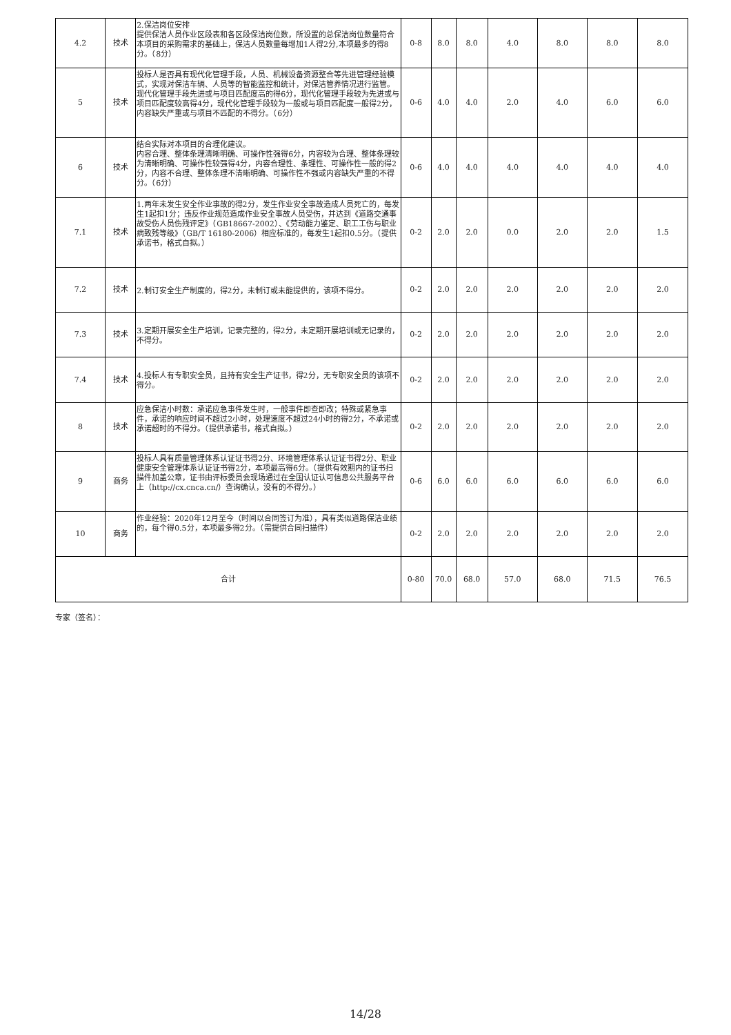| 4.2 | 技术 | 2.保洁岗位安排 提供保洁人员作业区段表和各区段保洁岗位数，所设置的总保洁岗位数量符合本项目的采购需求的基础上，保洁人员数量每增加1人得2分,本项最多的得8分。（8分） | 0-8 | 8.0 | 8.0 | 4.0 | 8.0 | 8.0 | 8.0 |
| 5 | 技术 | 投标人是否具有现代化管理手段，人员、机械设备资源整合等先进管理经验模式，实现对保洁车辆、人员等的智能监控和统计，对保洁管养情况进行监管。现代化管理手段先进或与项目匹配度高的得6分，现代化管理手段较为先进或与项目匹配度较高得4分，现代化管理手段较为一般或与项目匹配度一般得2分，内容缺失严重或与项目不匹配的不得分。（6分） | 0-6 | 4.0 | 4.0 | 2.0 | 4.0 | 6.0 | 6.0 |
| 6 | 技术 | 结合实际对本项目的合理化建议。 内容合理、整体条理清晰明确、可操作性强得6分，内容较为合理、整体条理较为清晰明确、可操作性较强得4分，内容合理性、条理性、可操作性一般的得2分，内容不合理、整体条理不清晰明确、可操作性不强或内容缺失严重的不得分。（6分） | 0-6 | 4.0 | 4.0 | 4.0 | 4.0 | 4.0 | 4.0 |
| 7.1 | 技术 | 1.两年未发生安全作业事故的得2分，发生作业安全事故造成人员死亡的，每发生1起扣1分；违反作业规范造成作业安全事故人员受伤，并达到《道路交通事故受伤人员伤残评定》（GB18667-2002）、《劳动能力鉴定、职工工伤与职业病致残等级》（GB/T 16180-2006）相应标准的，每发生1起扣0.5分。（提供承诺书，格式自拟。） | 0-2 | 2.0 | 2.0 | 0.0 | 2.0 | 2.0 | 1.5 |
| 7.2 | 技术 | 2.制订安全生产制度的，得2分，未制订或未能提供的，该项不得分。 | 0-2 | 2.0 | 2.0 | 2.0 | 2.0 | 2.0 | 2.0 |
| 7.3 | 技术 | 3.定期开展安全生产培训，记录完整的，得2分，未定期开展培训或无记录的，不得分。 | 0-2 | 2.0 | 2.0 | 2.0 | 2.0 | 2.0 | 2.0 |
| 7.4 | 技术 | 4.投标人有专职安全员，且持有安全生产证书，得2分，无专职安全员的该项不得分。 | 0-2 | 2.0 | 2.0 | 2.0 | 2.0 | 2.0 | 2.0 |
| 8 | 技术 | 应急保洁小时数：承诺应急事件发生时，一般事件即查即改；特殊或紧急事件，承诺的响应时间不超过2小时，处理速度不超过24小时的得2分，不承诺或承诺超时的不得分。（提供承诺书，格式自拟。） | 0-2 | 2.0 | 2.0 | 2.0 | 2.0 | 2.0 | 2.0 |
| 9 | 商务 | 投标人具有质量管理体系认证证书得2分、环境管理体系认证证书得2分、职业健康安全管理体系认证证书得2分，本项最高得6分。（提供有效期内的证书扫描件加盖公章，证书由评标委员会现场通过在全国认证认可信息公共服务平台上（http://cx.cnca.cn/）查询确认，没有的不得分。） | 0-6 | 6.0 | 6.0 | 6.0 | 6.0 | 6.0 | 6.0 |
| 10 | 商务 | 作业经验：2020年12月至今（时间以合同签订为准），具有类似道路保洁业绩的，每个得0.5分，本项最多得2分。（需提供合同扫描件） | 0-2 | 2.0 | 2.0 | 2.0 | 2.0 | 2.0 | 2.0 |
| 合计 | | | 0-80 | 70.0 | 68.0 | 57.0 | 68.0 | 71.5 | 76.5 |
专家（签名）：
14/28